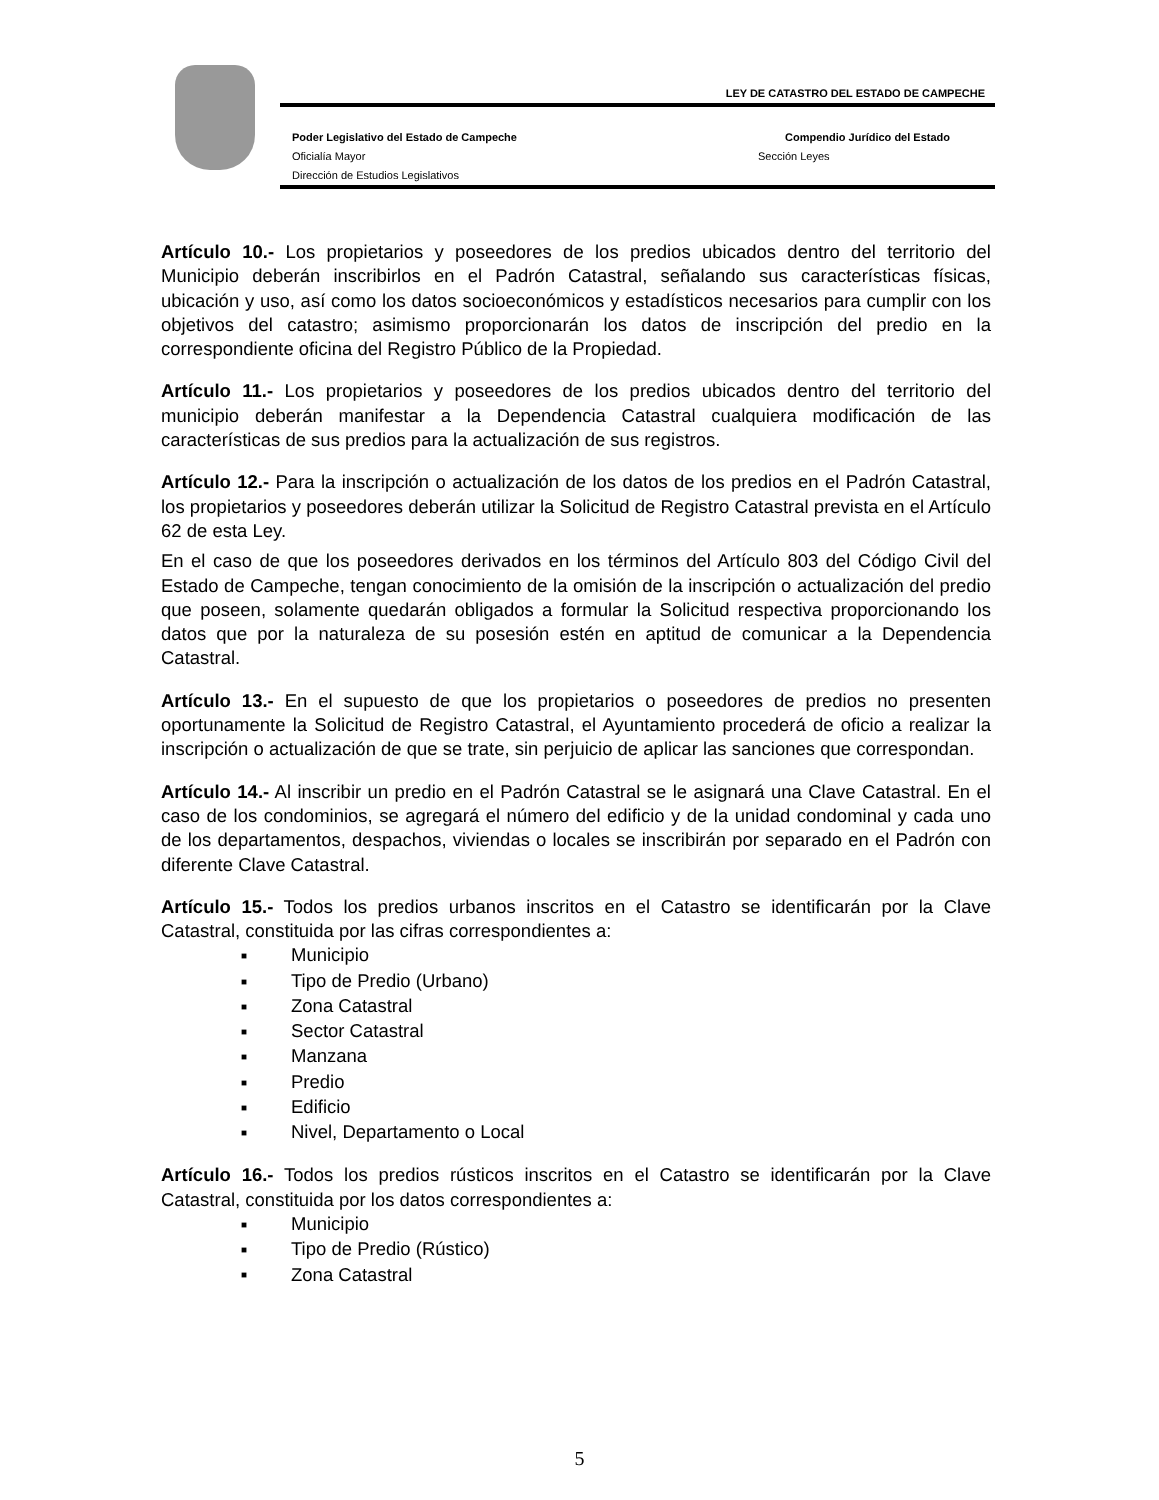LEY DE CATASTRO DEL ESTADO DE CAMPECHE
Poder Legislativo del Estado de Campeche
Compendio Jurídico del Estado
Oficialía Mayor Sección Leyes
Dirección de Estudios Legislativos
Artículo 10.- Los propietarios y poseedores de los predios ubicados dentro del territorio del Municipio deberán inscribirlos en el Padrón Catastral, señalando sus características físicas, ubicación y uso, así como los datos socioeconómicos y estadísticos necesarios para cumplir con los objetivos del catastro; asimismo proporcionarán los datos de inscripción del predio en la correspondiente oficina del Registro Público de la Propiedad.
Artículo 11.- Los propietarios y poseedores de los predios ubicados dentro del territorio del municipio deberán manifestar a la Dependencia Catastral cualquiera modificación de las características de sus predios para la actualización de sus registros.
Artículo 12.- Para la inscripción o actualización de los datos de los predios en el Padrón Catastral, los propietarios y poseedores deberán utilizar la Solicitud de Registro Catastral prevista en el Artículo 62 de esta Ley.
En el caso de que los poseedores derivados en los términos del Artículo 803 del Código Civil del Estado de Campeche, tengan conocimiento de la omisión de la inscripción o actualización del predio que poseen, solamente quedarán obligados a formular la Solicitud respectiva proporcionando los datos que por la naturaleza de su posesión estén en aptitud de comunicar a la Dependencia Catastral.
Artículo 13.- En el supuesto de que los propietarios o poseedores de predios no presenten oportunamente la Solicitud de Registro Catastral, el Ayuntamiento procederá de oficio a realizar la inscripción o actualización de que se trate, sin perjuicio de aplicar las sanciones que correspondan.
Artículo 14.- Al inscribir un predio en el Padrón Catastral se le asignará una Clave Catastral. En el caso de los condominios, se agregará el número del edificio y de la unidad condominal y cada uno de los departamentos, despachos, viviendas o locales se inscribirán por separado en el Padrón con diferente Clave Catastral.
Artículo 15.- Todos los predios urbanos inscritos en el Catastro se identificarán por la Clave Catastral, constituida por las cifras correspondientes a:
■ Municipio
■ Tipo de Predio (Urbano)
■ Zona Catastral
■ Sector Catastral
■ Manzana
■ Predio
■ Edificio
■ Nivel, Departamento o Local
Artículo 16.- Todos los predios rústicos inscritos en el Catastro se identificarán por la Clave Catastral, constituida por los datos correspondientes a:
■ Municipio
■ Tipo de Predio (Rústico)
■ Zona Catastral
5